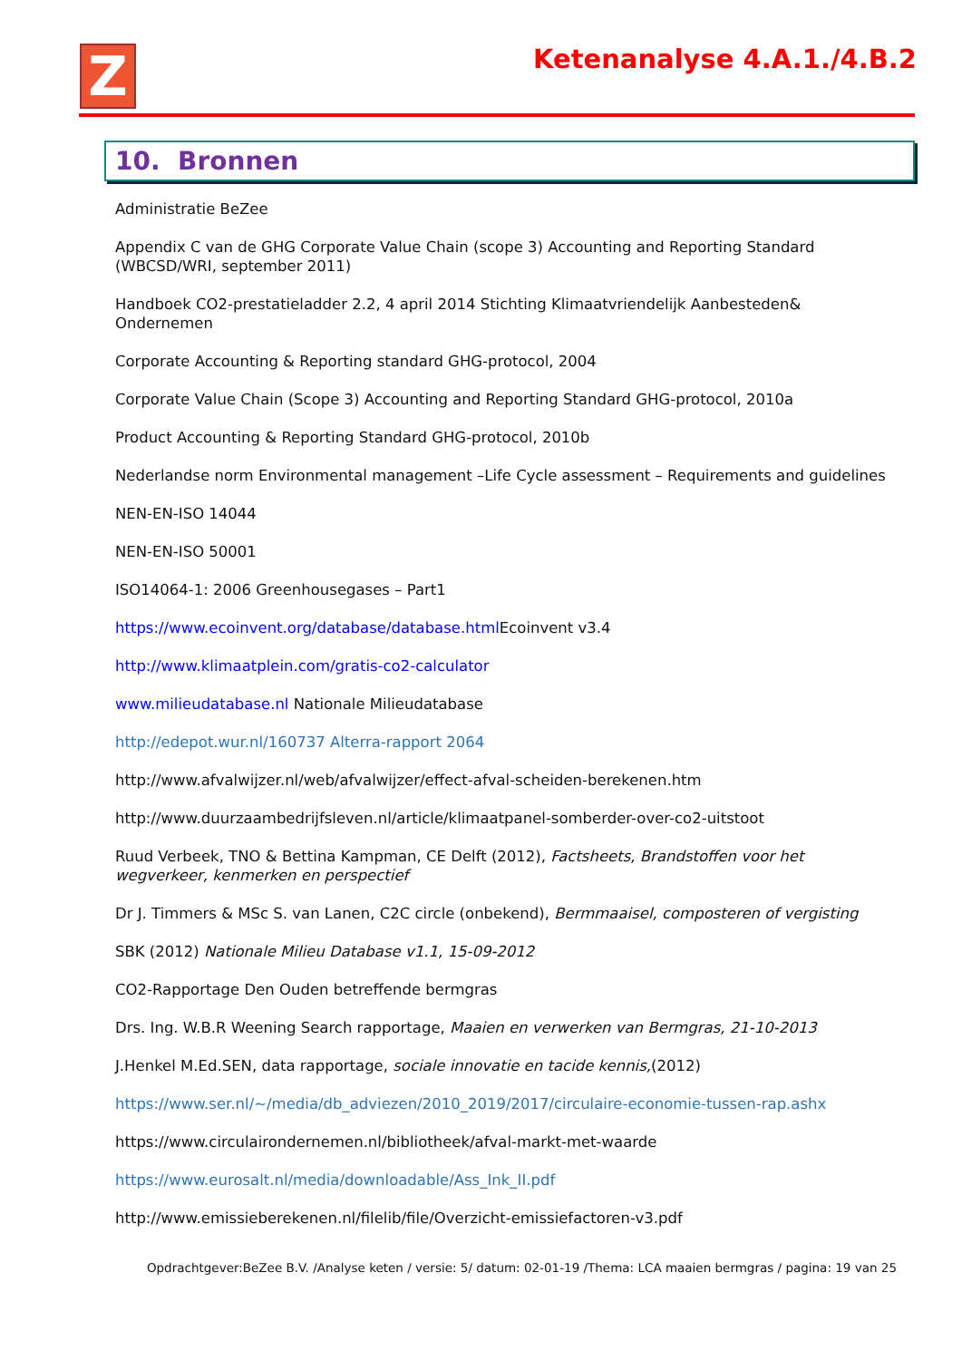Z Ketenanalyse 4.A.1./4.B.2
10. Bronnen
Administratie BeZee
Appendix C van de GHG Corporate Value Chain (scope 3) Accounting and Reporting Standard (WBCSD/WRI, september 2011)
Handboek CO2-prestatieladder 2.2, 4 april 2014 Stichting Klimaatvriendelijk Aanbesteden&
Ondernemen
Corporate Accounting & Reporting standard GHG-protocol, 2004
Corporate Value Chain (Scope 3) Accounting and Reporting Standard GHG-protocol, 2010a
Product Accounting & Reporting Standard GHG-protocol, 2010b
Nederlandse norm Environmental management –Life Cycle assessment – Requirements and guidelines
NEN-EN-ISO 14044
NEN-EN-ISO 50001
ISO14064-1: 2006 Greenhousegases – Part1
https://www.ecoinvent.org/database/database.html Ecoinvent v3.4
http://www.klimaatplein.com/gratis-co2-calculator
www.milieudatabase.nl Nationale Milieudatabase
http://edepot.wur.nl/160737 Alterra-rapport 2064
http://www.afvalwijzer.nl/web/afvalwijzer/effect-afval-scheiden-berekenen.htm
http://www.duurzaambedrijfsleven.nl/article/klimaatpanel-somberder-over-co2-uitstoot
Ruud Verbeek, TNO & Bettina Kampman, CE Delft (2012), Factsheets, Brandstoffen voor het wegverkeer, kenmerken en perspectief
Dr J. Timmers & MSc S. van Lanen, C2C circle (onbekend), Bermmaaisel, composteren of vergisting
SBK (2012) Nationale Milieu Database v1.1, 15-09-2012
CO2-Rapportage Den Ouden betreffende bermgras
Drs. Ing. W.B.R Weening Search rapportage, Maaien en verwerken van Bermgras, 21-10-2013
J.Henkel M.Ed.SEN, data rapportage, sociale innovatie en tacide kennis,(2012)
https://www.ser.nl/~/media/db_adviezen/2010_2019/2017/circulaire-economie-tussen-rap.ashx
https://www.circulairondernemen.nl/bibliotheek/afval-markt-met-waarde
https://www.eurosalt.nl/media/downloadable/Ass_Ink_II.pdf
http://www.emissieberekenen.nl/filelib/file/Overzicht-emissiefactoren-v3.pdf
Opdrachtgever:BeZee B.V. /Analyse keten / versie: 5/ datum: 02-01-19 /Thema: LCA maaien bermgras / pagina: 19 van 25